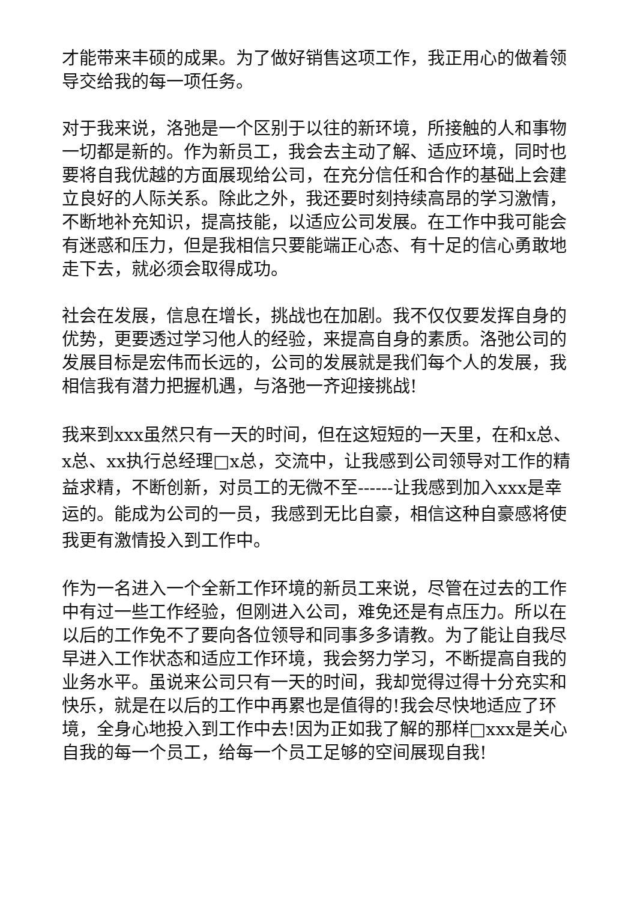才能带来丰硕的成果。为了做好销售这项工作，我正用心的做着领导交给我的每一项任务。
对于我来说，洛弛是一个区别于以往的新环境，所接触的人和事物一切都是新的。作为新员工，我会去主动了解、适应环境，同时也要将自我优越的方面展现给公司，在充分信任和合作的基础上会建立良好的人际关系。除此之外，我还要时刻持续高昂的学习激情，不断地补充知识，提高技能，以适应公司发展。在工作中我可能会有迷惑和压力，但是我相信只要能端正心态、有十足的信心勇敢地走下去，就必须会取得成功。
社会在发展，信息在增长，挑战也在加剧。我不仅仅要发挥自身的优势，更要透过学习他人的经验，来提高自身的素质。洛弛公司的发展目标是宏伟而长远的，公司的发展就是我们每个人的发展，我相信我有潜力把握机遇，与洛弛一齐迎接挑战!
我来到xxx虽然只有一天的时间，但在这短短的一天里，在和x总、x总、xx执行总经理□x总，交流中，让我感到公司领导对工作的精益求精，不断创新，对员工的无微不至------让我感到加入xxx是幸运的。能成为公司的一员，我感到无比自豪，相信这种自豪感将使我更有激情投入到工作中。
作为一名进入一个全新工作环境的新员工来说，尽管在过去的工作中有过一些工作经验，但刚进入公司，难免还是有点压力。所以在以后的工作免不了要向各位领导和同事多多请教。为了能让自我尽早进入工作状态和适应工作环境，我会努力学习，不断提高自我的业务水平。虽说来公司只有一天的时间，我却觉得过得十分充实和快乐，就是在以后的工作中再累也是值得的!我会尽快地适应了环境，全身心地投入到工作中去!因为正如我了解的那样□xxx是关心自我的每一个员工，给每一个员工足够的空间展现自我!